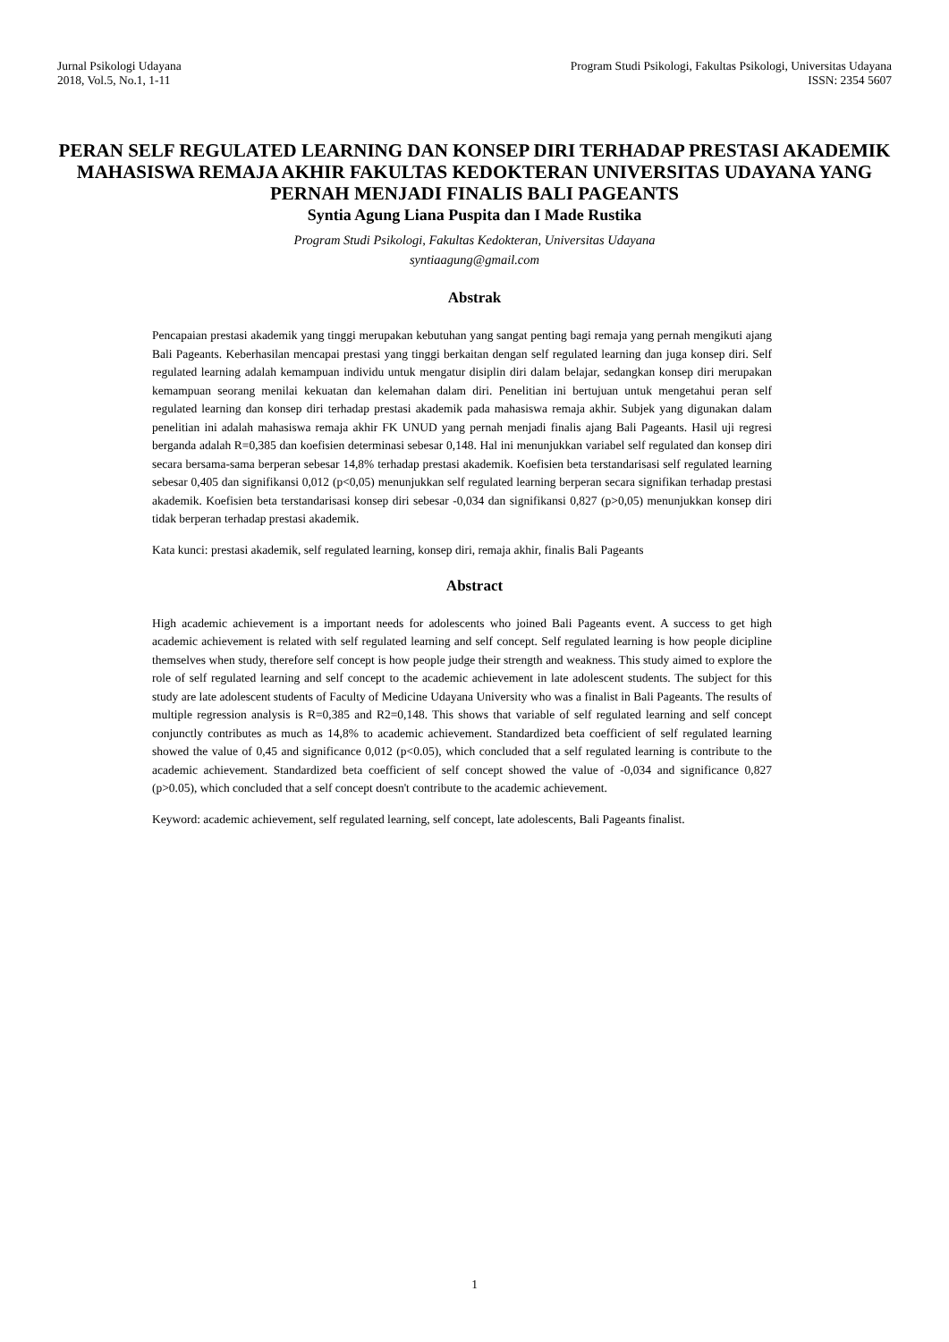Jurnal Psikologi Udayana
2018, Vol.5, No.1, 1-11
Program Studi Psikologi, Fakultas Psikologi, Universitas Udayana
ISSN: 2354 5607
PERAN SELF REGULATED LEARNING DAN KONSEP DIRI TERHADAP PRESTASI AKADEMIK MAHASISWA REMAJA AKHIR FAKULTAS KEDOKTERAN UNIVERSITAS UDAYANA YANG PERNAH MENJADI FINALIS BALI PAGEANTS
Syntia Agung Liana Puspita dan I Made Rustika
Program Studi Psikologi, Fakultas Kedokteran, Universitas Udayana
syntiaagung@gmail.com
Abstrak
Pencapaian prestasi akademik yang tinggi merupakan kebutuhan yang sangat penting bagi remaja yang pernah mengikuti ajang Bali Pageants. Keberhasilan mencapai prestasi yang tinggi berkaitan dengan self regulated learning dan juga konsep diri. Self regulated learning adalah kemampuan individu untuk mengatur disiplin diri dalam belajar, sedangkan konsep diri merupakan kemampuan seorang menilai kekuatan dan kelemahan dalam diri. Penelitian ini bertujuan untuk mengetahui peran self regulated learning dan konsep diri terhadap prestasi akademik pada mahasiswa remaja akhir. Subjek yang digunakan dalam penelitian ini adalah mahasiswa remaja akhir FK UNUD yang pernah menjadi finalis ajang Bali Pageants. Hasil uji regresi berganda adalah R=0,385 dan koefisien determinasi sebesar 0,148. Hal ini menunjukkan variabel self regulated dan konsep diri secara bersama-sama berperan sebesar 14,8% terhadap prestasi akademik. Koefisien beta terstandarisasi self regulated learning sebesar 0,405 dan signifikansi 0,012 (p<0,05) menunjukkan self regulated learning berperan secara signifikan terhadap prestasi akademik. Koefisien beta terstandarisasi konsep diri sebesar -0,034 dan signifikansi 0,827 (p>0,05) menunjukkan konsep diri tidak berperan terhadap prestasi akademik.
Kata kunci: prestasi akademik, self regulated learning, konsep diri, remaja akhir, finalis Bali Pageants
Abstract
High academic achievement is a important needs for adolescents who joined Bali Pageants event. A success to get high academic achievement is related with self regulated learning and self concept. Self regulated learning is how people dicipline themselves when study, therefore self concept is how people judge their strength and weakness. This study aimed to explore the role of self regulated learning and self concept to the academic achievement in late adolescent students. The subject for this study are late adolescent students of Faculty of Medicine Udayana University who was a finalist in Bali Pageants. The results of multiple regression analysis is R=0,385 and R2=0,148. This shows that variable of self regulated learning and self concept conjunctly contributes as much as 14,8% to academic achievement. Standardized beta coefficient of self regulated learning showed the value of 0,45 and significance 0,012 (p<0.05), which concluded that a self regulated learning is contribute to the academic achievement. Standardized beta coefficient of self concept showed the value of -0,034 and significance 0,827 (p>0.05), which concluded that a self concept doesn't contribute to the academic achievement.
Keyword: academic achievement, self regulated learning, self concept, late adolescents, Bali Pageants finalist.
1